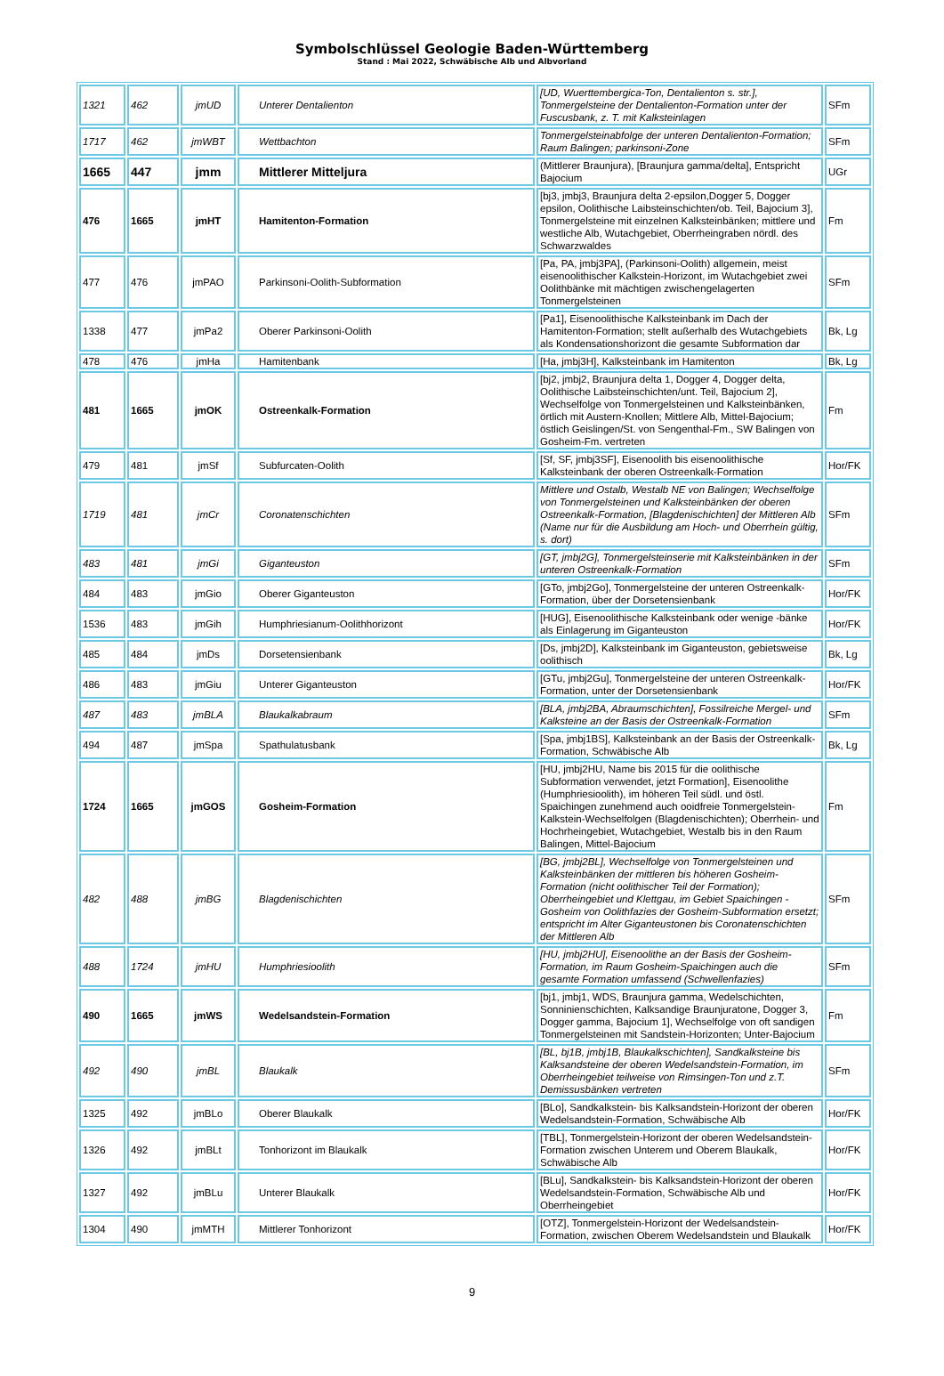Symbolschlüssel Geologie Baden-Württemberg
Stand : Mai 2022, Schwäbische Alb und Albvorland
| 1321 | 462 | jmUD | Unterer Dentalienton | [UD, Wuerttembergica-Ton, Dentalienton s. str.], Tonmergelsteine der Dentalienton-Formation unter der Fuscusbank, z. T. mit Kalksteinlagen | SFm |
| 1717 | 462 | jmWBT | Wettbachton | Tonmergelsteinabfolge der unteren Dentalienton-Formation; Raum Balingen; parkinsoni-Zone | SFm |
| 1665 | 447 | jmm | Mittlerer Mitteljura | (Mittlerer Braunjura), [Braunjura gamma/delta], Entspricht Bajocium | UGr |
| 476 | 1665 | jmHT | Hamitenton-Formation | [bj3, jmbj3, Braunjura delta 2-epsilon,Dogger 5, Dogger epsilon, Oolithische Laibsteinschichten/ob. Teil, Bajocium 3], Tonmergelsteine mit einzelnen Kalksteinbänken; mittlere und westliche Alb, Wutachgebiet, Oberrheingraben nördl. des Schwarzwaldes | Fm |
| 477 | 476 | jmPAO | Parkinsoni-Oolith-Subformation | [Pa, PA, jmbj3PA], (Parkinsoni-Oolith) allgemein, meist eisenoolithischer Kalkstein-Horizont, im Wutachgebiet zwei Oolithbänke mit mächtigen zwischengelagerten Tonmergelsteinen | SFm |
| 1338 | 477 | jmPa2 | Oberer Parkinsoni-Oolith | [Pa1], Eisenoolithische Kalksteinbank im Dach der Hamitenton-Formation; stellt außerhalb des Wutachgebiets als Kondensationshorizont die gesamte Subformation dar | Bk, Lg |
| 478 | 476 | jmHa | Hamitenbank | [Ha, jmbj3H], Kalksteinbank im Hamitenton | Bk, Lg |
| 481 | 1665 | jmOK | Ostreenkalk-Formation | [bj2, jmbj2, Braunjura delta 1, Dogger 4, Dogger delta, Oolithische Laibsteinschichten/unt. Teil, Bajocium 2], Wechselfolge von Tonmergelsteinen und Kalksteinbänken, örtlich mit Austern-Knollen; Mittlere Alb, Mittel-Bajocium; östlich Geislingen/St. von Sengenthal-Fm., SW Balingen von Gosheim-Fm. vertreten | Fm |
| 479 | 481 | jmSf | Subfurcaten-Oolith | [Sf, SF, jmbj3SF], Eisenoolith bis eisenoolithische Kalksteinbank der oberen Ostreenkalk-Formation | Hor/FK |
| 1719 | 481 | jmCr | Coronatenschichten | Mittlere und Ostalb, Westalb NE von Balingen; Wechselfolge von Tonmergelsteinen und Kalksteinbänken der oberen Ostreenkalk-Formation, [Blagdenischichten] der Mittleren Alb (Name nur für die Ausbildung am Hoch- und Oberrhein gültig, s. dort) | SFm |
| 483 | 481 | jmGi | Giganteuston | [GT, jmbj2G], Tonmergelsteinserie mit Kalksteinbänken in der unteren Ostreenkalk-Formation | SFm |
| 484 | 483 | jmGio | Oberer Giganteuston | [GTo, jmbj2Go], Tonmergelsteine der unteren Ostreenkalk-Formation, über der Dorsetensienbank | Hor/FK |
| 1536 | 483 | jmGih | Humphriesianum-Oolithhorizont | [HUG], Eisenoolithische Kalksteinbank oder wenige -bänke als Einlagerung im Giganteuston | Hor/FK |
| 485 | 484 | jmDs | Dorsetensienbank | [Ds, jmbj2D], Kalksteinbank im Giganteuston, gebietsweise oolithisch | Bk, Lg |
| 486 | 483 | jmGiu | Unterer Giganteuston | [GTu, jmbj2Gu], Tonmergelsteine der unteren Ostreenkalk-Formation, unter der Dorsetensienbank | Hor/FK |
| 487 | 483 | jmBLA | Blaukalkabraum | [BLA, jmbj2BA, Abraumschichten], Fossilreiche Mergel- und Kalksteine an der Basis der Ostreenkalk-Formation | SFm |
| 494 | 487 | jmSpa | Spathulatusbank | [Spa, jmbj1BS], Kalksteinbank an der Basis der Ostreenkalk-Formation, Schwäbische Alb | Bk, Lg |
| 1724 | 1665 | jmGOS | Gosheim-Formation | [HU, jmbj2HU, Name bis 2015 für die oolithische Subformation verwendet, jetzt Formation], Eisenoolithe (Humphriesioolith), im höheren Teil südl. und östl. Spaichingen zunehmend auch ooidfreie Tonmergelstein-Kalkstein-Wechselfolgen (Blagdenischichten); Oberrhein- und Hochrheingebiet, Wutachgebiet, Westalb bis in den Raum Balingen, Mittel-Bajocium | Fm |
| 482 | 488 | jmBG | Blagdenischichten | [BG, jmbj2BL], Wechselfolge von Tonmergelsteinen und Kalksteinbänken der mittleren bis höheren Gosheim-Formation (nicht oolithischer Teil der Formation); Oberrheingebiet und Klettgau, im Gebiet Spaichingen - Gosheim von Oolithfazies der Gosheim-Subformation ersetzt; entspricht im Alter Giganteustonen bis Coronatenschichten der Mittleren Alb | SFm |
| 488 | 1724 | jmHU | Humphriesioolith | [HU, jmbj2HU], Eisenoolithe an der Basis der Gosheim-Formation, im Raum Gosheim-Spaichingen auch die gesamte Formation umfassend (Schwellenfazies) | SFm |
| 490 | 1665 | jmWS | Wedelsandstein-Formation | [bj1, jmbj1, WDS, Braunjura gamma, Wedelschichten, Sonninienschichten, Kalksandige Braunjuratone, Dogger 3, Dogger gamma, Bajocium 1], Wechselfolge von oft sandigen Tonmergelsteinen mit Sandstein-Horizonten; Unter-Bajocium | Fm |
| 492 | 490 | jmBL | Blaukalk | [BL, bj1B, jmbj1B, Blaukalkschichten], Sandkalksteine bis Kalksandsteine der oberen Wedelsandstein-Formation, im Oberrheingebiet teilweise von Rimsingen-Ton und z.T. Demissusbänken vertreten | SFm |
| 1325 | 492 | jmBLo | Oberer Blaukalk | [BLo], Sandkalkstein- bis Kalksandstein-Horizont der oberen Wedelsandstein-Formation, Schwäbische Alb | Hor/FK |
| 1326 | 492 | jmBLt | Tonhorizont im Blaukalk | [TBL], Tonmergelstein-Horizont der oberen Wedelsandstein-Formation zwischen Unterem und Oberem Blaukalk, Schwäbische Alb | Hor/FK |
| 1327 | 492 | jmBLu | Unterer Blaukalk | [BLu], Sandkalkstein- bis Kalksandstein-Horizont der oberen Wedelsandstein-Formation, Schwäbische Alb und Oberrheingebiet | Hor/FK |
| 1304 | 490 | jmMTH | Mittlerer Tonhorizont | [OTZ], Tonmergelstein-Horizont der Wedelsandstein-Formation, zwischen Oberem Wedelsandstein und Blaukalk | Hor/FK |
9